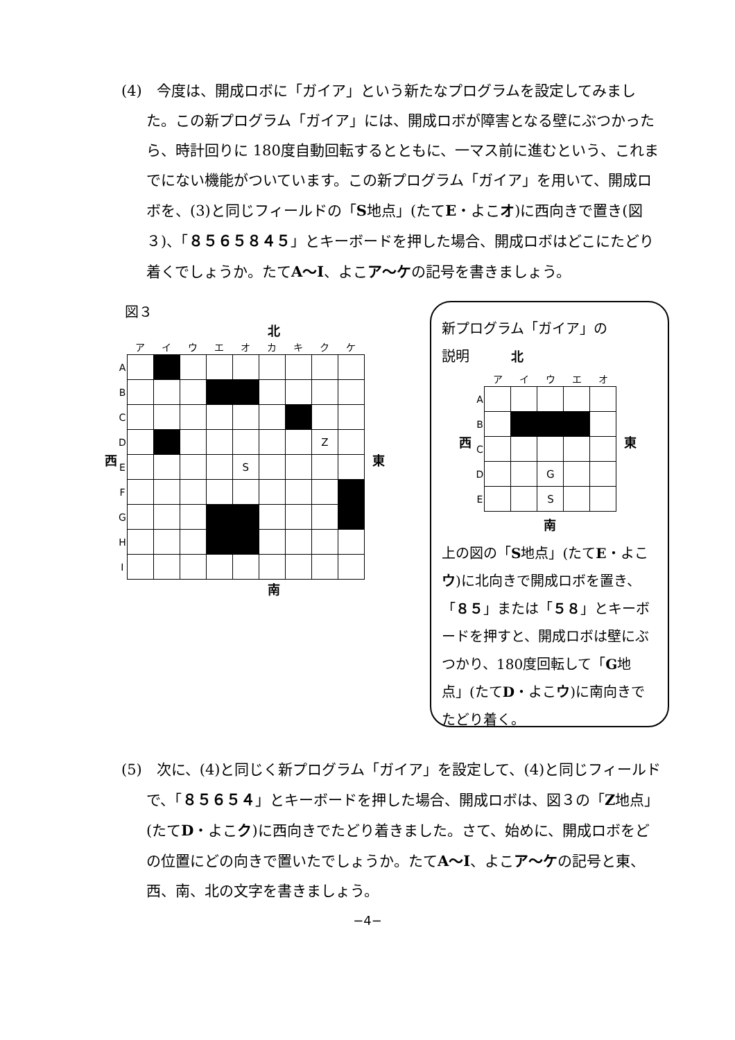(4)　今度は、開成ロボに「ガイア」という新たなプログラムを設定してみました。この新プログラム「ガイア」には、開成ロボが障害となる壁にぶつかったら、時計回りに 180度自動回転するとともに、一マス前に進むという、これまでにない機能がついています。この新プログラム「ガイア」を用いて、開成ロボを、(3)と同じフィールドの「S地点」(たてE・よこオ)に西向きで置き(図３)、「８５６５８４５」とキーボードを押した場合、開成ロボはどこにたどり着くでしょうか。たてA～I、よこア～ケの記号を書きましょう。
図３
北
西
| | ア | イ | ウ | エ | オ | カ | キ | ク | ケ |
| --- | --- | --- | --- | --- | --- | --- | --- | --- | --- |
| A | | | | | | | | | |
| B | | | | | | | | | |
| C | | | | | | | | | |
| D | | | | | | | | Z | |
| E | | | | | S | | | | |
| F | | | | | | | | | |
| G | | | | | | | | | |
| H | | | | | | | | | |
| I | | | | | | | | | |
東
南
新プログラム「ガイア」の
説明　　　北
西
| | ア | イ | ウ | エ | オ |
| --- | --- | --- | --- | --- | --- |
| A | | | | | |
| B | | | | | |
| C | | | | | |
| D | | | G | | |
| E | | | S | | |
東
南
上の図の「S地点」(たてE・よこウ)に北向きで開成ロボを置き、「８５」または「５８」とキーボードを押すと、開成ロボは壁にぶつかり、180度回転して「G地点」(たてD・よこウ)に南向きでたどり着く。
(5)　次に、(4)と同じく新プログラム「ガイア」を設定して、(4)と同じフィールドで、「８５６５４」とキーボードを押した場合、開成ロボは、図３の「Z地点」(たてD・よこク)に西向きでたどり着きました。さて、始めに、開成ロボをどの位置にどの向きで置いたでしょうか。たてA～I、よこア～ケの記号と東、西、南、北の文字を書きましょう。
−4−